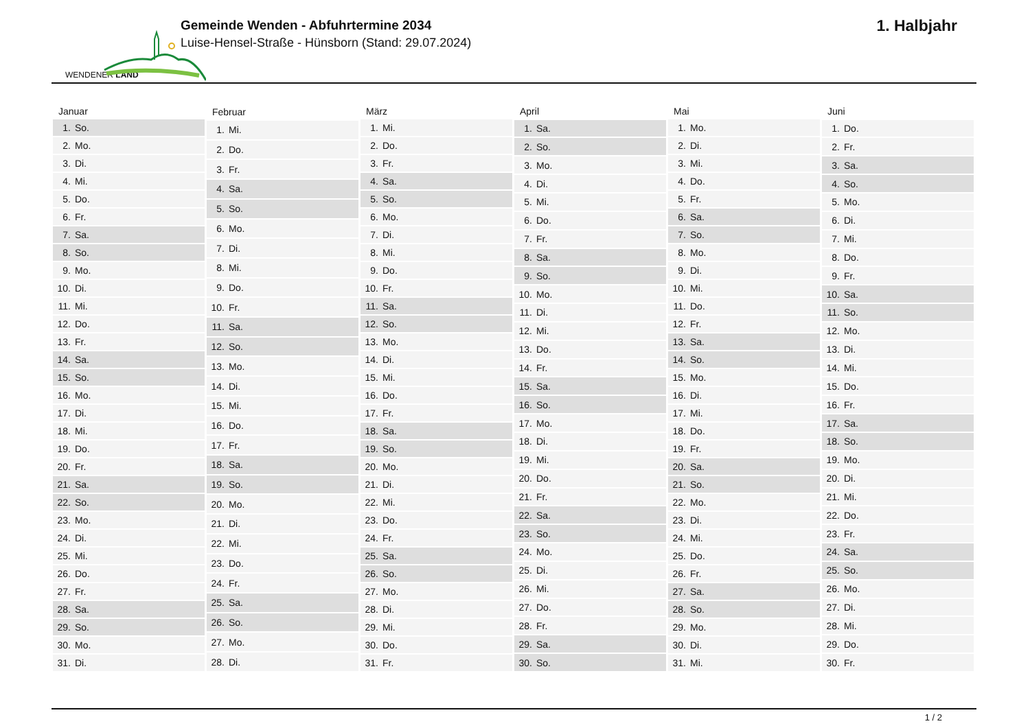WENDENER LAND
Gemeinde Wenden - Abfuhrtermine 2034
Luise-Hensel-Straße - Hünsborn (Stand: 29.07.2024)
1. Halbjahr
| Januar | |
| --- | --- |
| 1. | So. |
| 2. | Mo. |
| 3. | Di. |
| 4. | Mi. |
| 5. | Do. |
| 6. | Fr. |
| 7. | Sa. |
| 8. | So. |
| 9. | Mo. |
| 10. | Di. |
| 11. | Mi. |
| 12. | Do. |
| 13. | Fr. |
| 14. | Sa. |
| 15. | So. |
| 16. | Mo. |
| 17. | Di. |
| 18. | Mi. |
| 19. | Do. |
| 20. | Fr. |
| 21. | Sa. |
| 22. | So. |
| 23. | Mo. |
| 24. | Di. |
| 25. | Mi. |
| 26. | Do. |
| 27. | Fr. |
| 28. | Sa. |
| 29. | So. |
| 30. | Mo. |
| 31. | Di. |
| Februar | |
| --- | --- |
| 1. | Mi. |
| 2. | Do. |
| 3. | Fr. |
| 4. | Sa. |
| 5. | So. |
| 6. | Mo. |
| 7. | Di. |
| 8. | Mi. |
| 9. | Do. |
| 10. | Fr. |
| 11. | Sa. |
| 12. | So. |
| 13. | Mo. |
| 14. | Di. |
| 15. | Mi. |
| 16. | Do. |
| 17. | Fr. |
| 18. | Sa. |
| 19. | So. |
| 20. | Mo. |
| 21. | Di. |
| 22. | Mi. |
| 23. | Do. |
| 24. | Fr. |
| 25. | Sa. |
| 26. | So. |
| 27. | Mo. |
| 28. | Di. |
| März | |
| --- | --- |
| 1. | Mi. |
| 2. | Do. |
| 3. | Fr. |
| 4. | Sa. |
| 5. | So. |
| 6. | Mo. |
| 7. | Di. |
| 8. | Mi. |
| 9. | Do. |
| 10. | Fr. |
| 11. | Sa. |
| 12. | So. |
| 13. | Mo. |
| 14. | Di. |
| 15. | Mi. |
| 16. | Do. |
| 17. | Fr. |
| 18. | Sa. |
| 19. | So. |
| 20. | Mo. |
| 21. | Di. |
| 22. | Mi. |
| 23. | Do. |
| 24. | Fr. |
| 25. | Sa. |
| 26. | So. |
| 27. | Mo. |
| 28. | Di. |
| 29. | Mi. |
| 30. | Do. |
| 31. | Fr. |
| April | |
| --- | --- |
| 1. | Sa. |
| 2. | So. |
| 3. | Mo. |
| 4. | Di. |
| 5. | Mi. |
| 6. | Do. |
| 7. | Fr. |
| 8. | Sa. |
| 9. | So. |
| 10. | Mo. |
| 11. | Di. |
| 12. | Mi. |
| 13. | Do. |
| 14. | Fr. |
| 15. | Sa. |
| 16. | So. |
| 17. | Mo. |
| 18. | Di. |
| 19. | Mi. |
| 20. | Do. |
| 21. | Fr. |
| 22. | Sa. |
| 23. | So. |
| 24. | Mo. |
| 25. | Di. |
| 26. | Mi. |
| 27. | Do. |
| 28. | Fr. |
| 29. | Sa. |
| 30. | So. |
| Mai | |
| --- | --- |
| 1. | Mo. |
| 2. | Di. |
| 3. | Mi. |
| 4. | Do. |
| 5. | Fr. |
| 6. | Sa. |
| 7. | So. |
| 8. | Mo. |
| 9. | Di. |
| 10. | Mi. |
| 11. | Do. |
| 12. | Fr. |
| 13. | Sa. |
| 14. | So. |
| 15. | Mo. |
| 16. | Di. |
| 17. | Mi. |
| 18. | Do. |
| 19. | Fr. |
| 20. | Sa. |
| 21. | So. |
| 22. | Mo. |
| 23. | Di. |
| 24. | Mi. |
| 25. | Do. |
| 26. | Fr. |
| 27. | Sa. |
| 28. | So. |
| 29. | Mo. |
| 30. | Di. |
| 31. | Mi. |
| Juni | |
| --- | --- |
| 1. | Do. |
| 2. | Fr. |
| 3. | Sa. |
| 4. | So. |
| 5. | Mo. |
| 6. | Di. |
| 7. | Mi. |
| 8. | Do. |
| 9. | Fr. |
| 10. | Sa. |
| 11. | So. |
| 12. | Mo. |
| 13. | Di. |
| 14. | Mi. |
| 15. | Do. |
| 16. | Fr. |
| 17. | Sa. |
| 18. | So. |
| 19. | Mo. |
| 20. | Di. |
| 21. | Mi. |
| 22. | Do. |
| 23. | Fr. |
| 24. | Sa. |
| 25. | So. |
| 26. | Mo. |
| 27. | Di. |
| 28. | Mi. |
| 29. | Do. |
| 30. | Fr. |
1 / 2